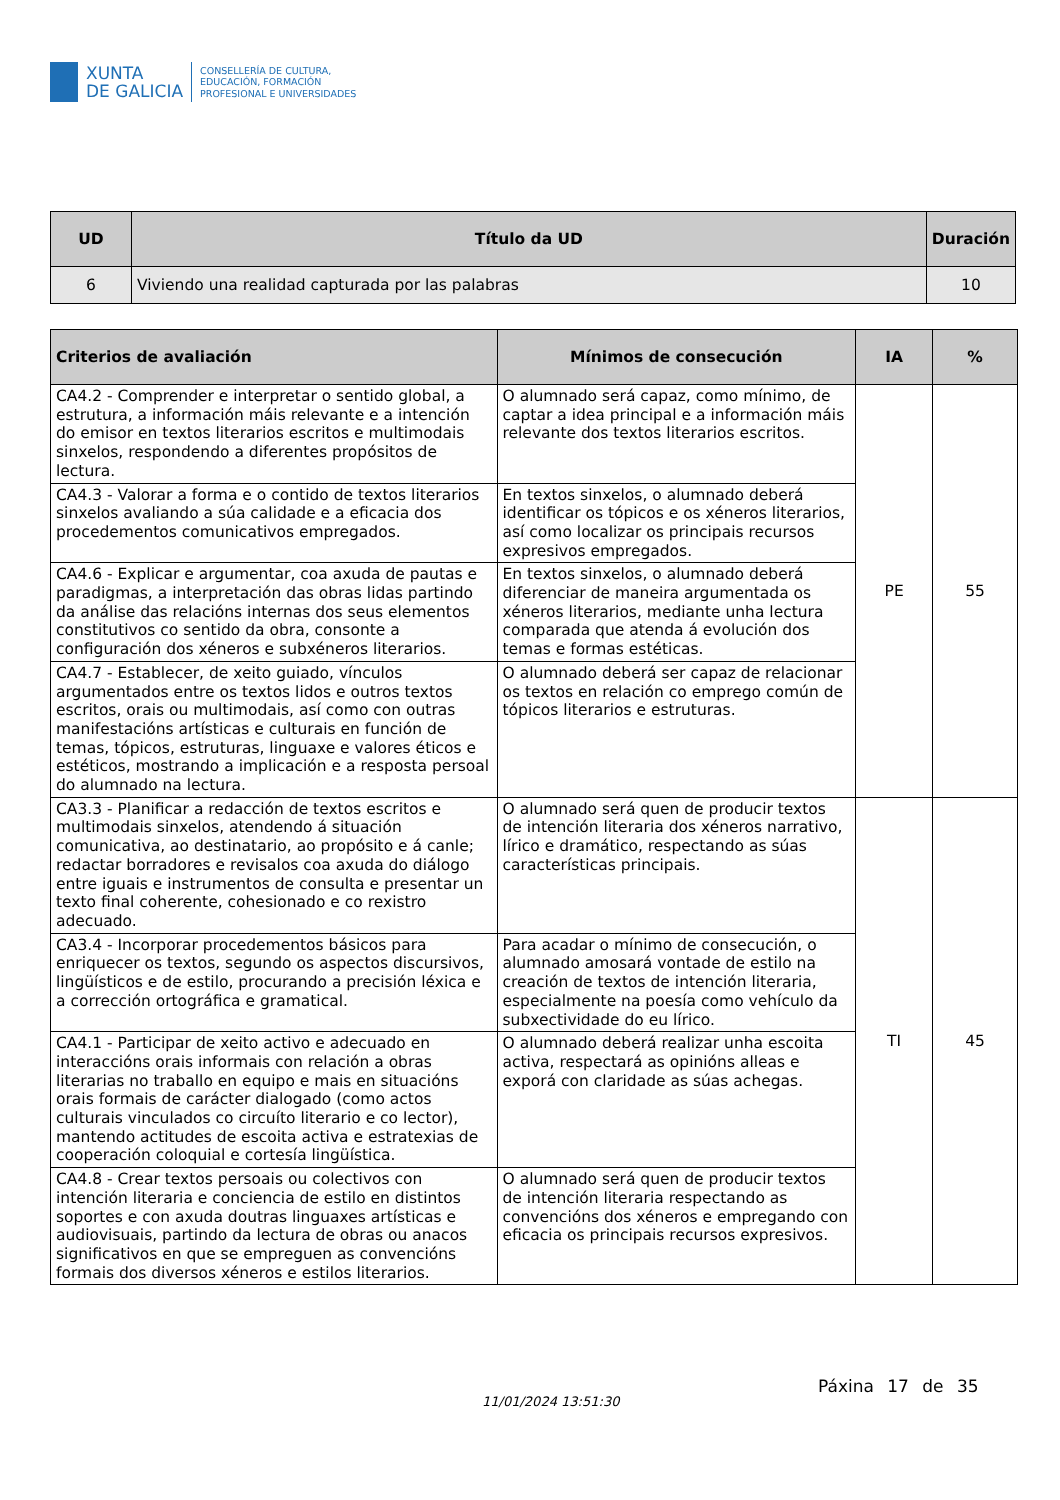XUNTA
DE GALICIA
CONSELLERÍA DE CULTURA,
EDUCACIÓN, FORMACIÓN
PROFESIONAL E UNIVERSIDADES
| UD | Título da UD | Duración |
| --- | --- | --- |
| 6 | Viviendo una realidad capturada por las palabras | 10 |
| Criterios de avaliación | Mínimos de consecución | IA | % |
| --- | --- | --- | --- |
| CA4.2 - Comprender e interpretar o sentido global, a estrutura, a información máis relevante e a intención do emisor en textos literarios escritos e multimodais sinxelos, respondendo a diferentes propósitos de lectura. | O alumnado será capaz, como mínimo, de captar a idea principal e a información máis relevante dos textos literarios escritos. | PE | 55 |
| CA4.3 - Valorar a forma e o contido de textos literarios sinxelos avaliando a súa calidade e a eficacia dos procedementos comunicativos empregados. | En textos sinxelos, o alumnado deberá identificar os tópicos e os xéneros literarios, así como localizar os principais recursos expresivos empregados. | | |
| CA4.6 - Explicar e argumentar, coa axuda de pautas e paradigmas, a interpretación das obras lidas partindo da análise das relacións internas dos seus elementos constitutivos co sentido da obra, consonte a configuración dos xéneros e subxéneros literarios. | En textos sinxelos, o alumnado deberá diferenciar de maneira argumentada os xéneros literarios, mediante unha lectura comparada que atenda á evolución dos temas e formas estéticas. | | |
| CA4.7 - Establecer, de xeito guiado, vínculos argumentados entre os textos lidos e outros textos escritos, orais ou multimodais, así como con outras manifestacións artísticas e culturais en función de temas, tópicos, estruturas, linguaxe e valores éticos e estéticos, mostrando a implicación e a resposta persoal do alumnado na lectura. | O alumnado deberá ser capaz de relacionar os textos en relación co emprego común de tópicos literarios e estruturas. | | |
| CA3.3 - Planificar a redacción de textos escritos e multimodais sinxelos, atendendo á situación comunicativa, ao destinatario, ao propósito e á canle; redactar borradores e revisalos coa axuda do diálogo entre iguais e instrumentos de consulta e presentar un texto final coherente, cohesionado e co rexistro adecuado. | O alumnado será quen de producir textos de intención literaria dos xéneros narrativo, lírico e dramático, respectando as súas características principais. | TI | 45 |
| CA3.4 - Incorporar procedementos básicos para enriquecer os textos, segundo os aspectos discursivos, lingüísticos e de estilo, procurando a precisión léxica e a corrección ortográfica e gramatical. | Para acadar o mínimo de consecución, o alumnado amosará vontade de estilo na creación de textos de intención literaria, especialmente na poesía como vehículo da subxectividade do eu lírico. | | |
| CA4.1 - Participar de xeito activo e adecuado en interaccións orais informais con relación a obras literarias no traballo en equipo e mais en situacións orais formais de carácter dialogado (como actos culturais vinculados co circuíto literario e co lector), mantendo actitudes de escoita activa e estratexias de cooperación coloquial e cortesía lingüística. | O alumnado deberá realizar unha escoita activa, respectará as opinións alleas e exporá con claridade as súas achegas. | | |
| CA4.8 - Crear textos persoais ou colectivos con intención literaria e conciencia de estilo en distintos soportes e con axuda doutras linguaxes artísticas e audiovisuais, partindo da lectura de obras ou anacos significativos en que se empreguen as convencións formais dos diversos xéneros e estilos literarios. | O alumnado será quen de producir textos de intención literaria respectando as convencións dos xéneros e empregando con eficacia os principais recursos expresivos. | | |
Páxina 17 de 35
11/01/2024 13:51:30